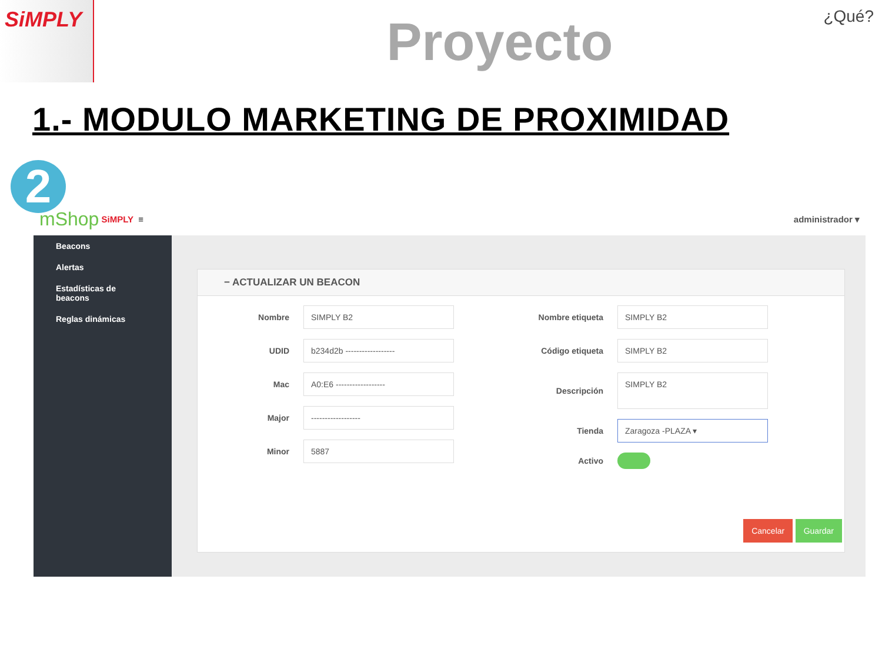SiMPLY
Proyecto
¿Qué?
1.- MODULO MARKETING DE PROXIMIDAD
mShop SiMPLY ≡ administrador ▾
Beacons
Alertas
Estadísticas de beacons
Reglas dinámicas
− ACTUALIZAR UN BEACON
Nombre
SIMPLY B2
UDID
b234d2b ------------------
Mac
A0:E6 ------------------
Major
------------------
Minor
5887
Nombre etiqueta
SIMPLY B2
Código etiqueta
SIMPLY B2
Descripción
SIMPLY B2
Tienda
Zaragoza -PLAZA ▾
Activo
Cancelar Guardar
2